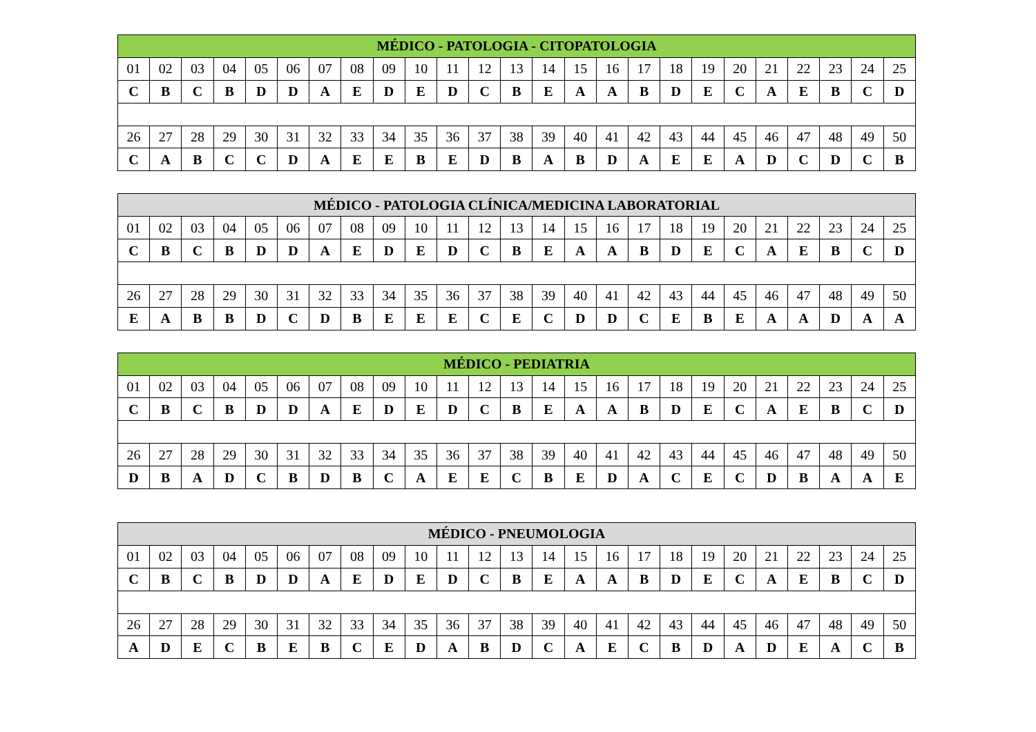| MÉDICO - PATOLOGIA - CITOPATOLOGIA | | | | | | | | | | | | | | | | | | | | | | | | |
| --- | --- | --- | --- | --- | --- | --- | --- | --- | --- | --- | --- | --- | --- | --- | --- | --- | --- | --- | --- | --- | --- | --- | --- | --- |
| 01 | 02 | 03 | 04 | 05 | 06 | 07 | 08 | 09 | 10 | 11 | 12 | 13 | 14 | 15 | 16 | 17 | 18 | 19 | 20 | 21 | 22 | 23 | 24 | 25 |
| C | B | C | B | D | D | A | E | D | E | D | C | B | E | A | A | B | D | E | C | A | E | B | C | D |
| 26 | 27 | 28 | 29 | 30 | 31 | 32 | 33 | 34 | 35 | 36 | 37 | 38 | 39 | 40 | 41 | 42 | 43 | 44 | 45 | 46 | 47 | 48 | 49 | 50 |
| C | A | B | C | C | D | A | E | E | B | E | D | B | A | B | D | A | E | E | A | D | C | D | C | B |
| MÉDICO - PATOLOGIA CLÍNICA/MEDICINA LABORATORIAL | | | | | | | | | | | | | | | | | | | | | | | | |
| --- | --- | --- | --- | --- | --- | --- | --- | --- | --- | --- | --- | --- | --- | --- | --- | --- | --- | --- | --- | --- | --- | --- | --- | --- |
| 01 | 02 | 03 | 04 | 05 | 06 | 07 | 08 | 09 | 10 | 11 | 12 | 13 | 14 | 15 | 16 | 17 | 18 | 19 | 20 | 21 | 22 | 23 | 24 | 25 |
| C | B | C | B | D | D | A | E | D | E | D | C | B | E | A | A | B | D | E | C | A | E | B | C | D |
| 26 | 27 | 28 | 29 | 30 | 31 | 32 | 33 | 34 | 35 | 36 | 37 | 38 | 39 | 40 | 41 | 42 | 43 | 44 | 45 | 46 | 47 | 48 | 49 | 50 |
| E | A | B | B | D | C | D | B | E | E | E | C | E | C | D | D | C | E | B | E | A | A | D | A | A |
| MÉDICO - PEDIATRIA | | | | | | | | | | | | | | | | | | | | | | | | |
| --- | --- | --- | --- | --- | --- | --- | --- | --- | --- | --- | --- | --- | --- | --- | --- | --- | --- | --- | --- | --- | --- | --- | --- | --- |
| 01 | 02 | 03 | 04 | 05 | 06 | 07 | 08 | 09 | 10 | 11 | 12 | 13 | 14 | 15 | 16 | 17 | 18 | 19 | 20 | 21 | 22 | 23 | 24 | 25 |
| C | B | C | B | D | D | A | E | D | E | D | C | B | E | A | A | B | D | E | C | A | E | B | C | D |
| 26 | 27 | 28 | 29 | 30 | 31 | 32 | 33 | 34 | 35 | 36 | 37 | 38 | 39 | 40 | 41 | 42 | 43 | 44 | 45 | 46 | 47 | 48 | 49 | 50 |
| D | B | A | D | C | B | D | B | C | A | E | E | C | B | E | D | A | C | E | C | D | B | A | A | E |
| MÉDICO - PNEUMOLOGIA | | | | | | | | | | | | | | | | | | | | | | | | |
| --- | --- | --- | --- | --- | --- | --- | --- | --- | --- | --- | --- | --- | --- | --- | --- | --- | --- | --- | --- | --- | --- | --- | --- | --- |
| 01 | 02 | 03 | 04 | 05 | 06 | 07 | 08 | 09 | 10 | 11 | 12 | 13 | 14 | 15 | 16 | 17 | 18 | 19 | 20 | 21 | 22 | 23 | 24 | 25 |
| C | B | C | B | D | D | A | E | D | E | D | C | B | E | A | A | B | D | E | C | A | E | B | C | D |
| 26 | 27 | 28 | 29 | 30 | 31 | 32 | 33 | 34 | 35 | 36 | 37 | 38 | 39 | 40 | 41 | 42 | 43 | 44 | 45 | 46 | 47 | 48 | 49 | 50 |
| A | D | E | C | B | E | B | C | E | D | A | B | D | C | A | E | C | B | D | A | D | E | A | C | B |